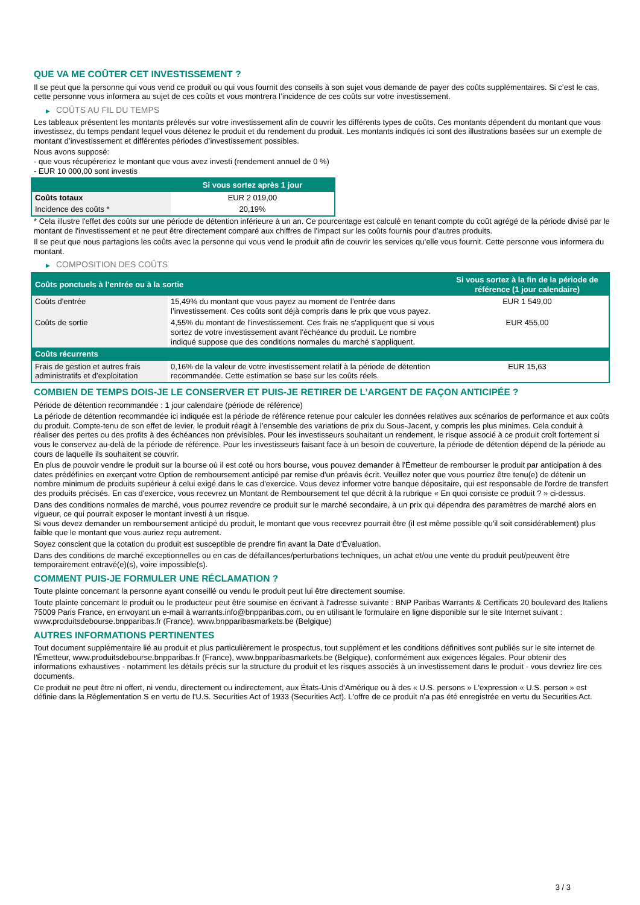QUE VA ME COÛTER CET INVESTISSEMENT ?
Il se peut que la personne qui vous vend ce produit ou qui vous fournit des conseils à son sujet vous demande de payer des coûts supplémentaires. Si c’est le cas, cette personne vous informera au sujet de ces coûts et vous montrera l’incidence de ces coûts sur votre investissement.
▶ COÛTS AU FIL DU TEMPS
Les tableaux présentent les montants prélevés sur votre investissement afin de couvrir les différents types de coûts. Ces montants dépendent du montant que vous investissez, du temps pendant lequel vous détenez le produit et du rendement du produit. Les montants indiqués ici sont des illustrations basées sur un exemple de montant d’investissement et différentes périodes d’investissement possibles.
Nous avons supposé:
- que vous récupéreriez le montant que vous avez investi (rendement annuel de 0 %)
- EUR 10 000,00 sont investis
| | Si vous sortez après 1 jour |
| --- | --- |
| Coûts totaux | EUR 2 019,00 |
| Incidence des coûts * | 20,19% |
* Cela illustre l'effet des coûts sur une période de détention inférieure à un an. Ce pourcentage est calculé en tenant compte du coût agrégé de la période divisé par le montant de l'investissement et ne peut être directement comparé aux chiffres de l'impact sur les coûts fournis pour d'autres produits.
Il se peut que nous partagions les coûts avec la personne qui vous vend le produit afin de couvrir les services qu’elle vous fournit. Cette personne vous informera du montant.
▶ COMPOSITION DES COÛTS
| Coûts ponctuels à l’entrée ou à la sortie | | Si vous sortez à la fin de la période de référence (1 jour calendaire) |
| --- | --- | --- |
| Coûts d'entrée | 15,49% du montant que vous payez au moment de l’entrée dans l’investissement. Ces coûts sont déjà compris dans le prix que vous payez. | EUR 1 549,00 |
| Coûts de sortie | 4,55% du montant de l'investissement. Ces frais ne s'appliquent que si vous sortez de votre investissement avant l'échéance du produit. Le nombre indiqué suppose que des conditions normales du marché s'appliquent. | EUR 455,00 |
| Coûts récurrents | | |
| Frais de gestion et autres frais administratifs et d’exploitation | 0,16% de la valeur de votre investissement relatif à la période de détention recommandée. Cette estimation se base sur les coûts réels. | EUR 15,63 |
COMBIEN DE TEMPS DOIS-JE LE CONSERVER ET PUIS-JE RETIRER DE L’ARGENT DE FAÇON ANTICIPÉE ?
Période de détention recommandée : 1 jour calendaire (période de référence)
La période de détention recommandée ici indiquée est la période de référence retenue pour calculer les données relatives aux scénarios de performance et aux coûts du produit. Compte-tenu de son effet de levier, le produit réagit à l’ensemble des variations de prix du Sous-Jacent, y compris les plus minimes. Cela conduit à réaliser des pertes ou des profits à des échéances non prévisibles. Pour les investisseurs souhaitant un rendement, le risque associé à ce produit croît fortement si vous le conservez au-delà de la période de référence. Pour les investisseurs faisant face à un besoin de couverture, la période de détention dépend de la période au cours de laquelle ils souhaitent se couvrir.
En plus de pouvoir vendre le produit sur la bourse où il est coté ou hors bourse, vous pouvez demander à l'Émetteur de rembourser le produit par anticipation à des dates prédéfinies en exerçant votre Option de remboursement anticipé par remise d'un préavis écrit. Veuillez noter que vous pourriez être tenu(e) de détenir un nombre minimum de produits supérieur à celui exigé dans le cas d'exercice. Vous devez informer votre banque dépositaire, qui est responsable de l'ordre de transfert des produits précisés. En cas d'exercice, vous recevrez un Montant de Remboursement tel que décrit à la rubrique « En quoi consiste ce produit ? » ci-dessus.
Dans des conditions normales de marché, vous pourrez revendre ce produit sur le marché secondaire, à un prix qui dépendra des paramètres de marché alors en vigueur, ce qui pourrait exposer le montant investi à un risque.
Si vous devez demander un remboursement anticipé du produit, le montant que vous recevrez pourrait être (il est même possible qu'il soit considérablement) plus faible que le montant que vous auriez reçu autrement.
Soyez conscient que la cotation du produit est susceptible de prendre fin avant la Date d'Évaluation.
Dans des conditions de marché exceptionnelles ou en cas de défaillances/perturbations techniques, un achat et/ou une vente du produit peut/peuvent être temporairement entravé(e)(s), voire impossible(s).
COMMENT PUIS-JE FORMULER UNE RÉCLAMATION ?
Toute plainte concernant la personne ayant conseillé ou vendu le produit peut lui être directement soumise.
Toute plainte concernant le produit ou le producteur peut être soumise en écrivant à l'adresse suivante : BNP Paribas Warrants & Certificats 20 boulevard des Italiens 75009 Paris France, en envoyant un e-mail à warrants.info@bnpparibas.com, ou en utilisant le formulaire en ligne disponible sur le site Internet suivant : www.produitsdebourse.bnpparibas.fr (France), www.bnpparibasmarkets.be (Belgique)
AUTRES INFORMATIONS PERTINENTES
Tout document supplémentaire lié au produit et plus particulièrement le prospectus, tout supplément et les conditions définitives sont publiés sur le site internet de l'Émetteur, www.produitsdebourse.bnpparibas.fr (France), www.bnpparibasmarkets.be (Belgique), conformément aux exigences légales. Pour obtenir des informations exhaustives - notamment les détails précis sur la structure du produit et les risques associés à un investissement dans le produit - vous devriez lire ces documents.
Ce produit ne peut être ni offert, ni vendu, directement ou indirectement, aux États-Unis d'Amérique ou à des « U.S. persons » L'expression « U.S. person » est définie dans la Réglementation S en vertu de l'U.S. Securities Act of 1933 (Securities Act). L'offre de ce produit n'a pas été enregistrée en vertu du Securities Act.
3 / 3